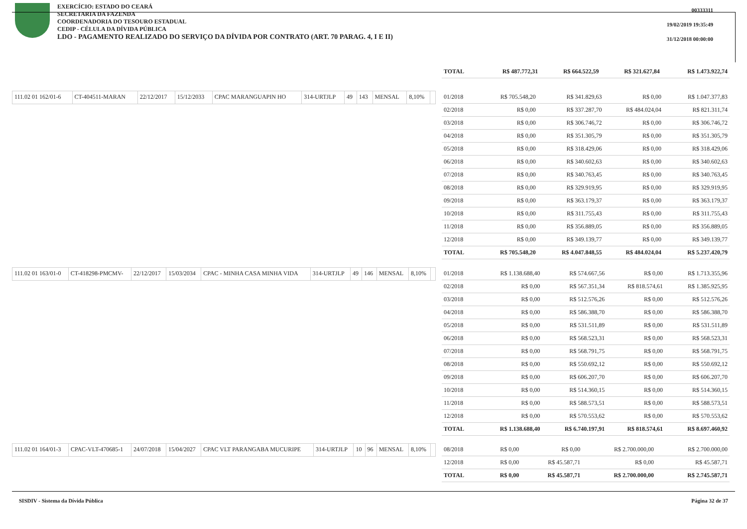EXERCÍCIO: ESTADO DO CEARÁ
SECRETARIA DA FAZENDA
COORDENADORIA DO TESOURO ESTADUAL
CEDIP - CÉLULA DA DÍVIDA PÚBLICA
LDO - PAGAMENTO REALIZADO DO SERVIÇO DA DÍVIDA POR CONTRATO (ART. 70 PARAG. 4, I E II)
00333311
19/02/2019 19:35:49
31/12/2018 00:00:00
| TOTAL | R$ 487.772,31 | R$ 664.522,59 | R$ 321.627,84 | R$ 1.473.922,74 |
| 111.02 01 162/01-6 | CT-404511-MARAN | 22/12/2017 | 15/12/2033 | CPAC MARANGUAPIN HO | 314-URTJLP | 49 | 143 | MENSAL | 8,10% | |
| 01/2018 | R$ 705.548,20 | R$ 341.829,63 | R$ 0,00 | R$ 1.047.377,83 |
| 02/2018 | R$ 0,00 | R$ 337.287,70 | R$ 484.024,04 | R$ 821.311,74 |
| 03/2018 | R$ 0,00 | R$ 306.746,72 | R$ 0,00 | R$ 306.746,72 |
| 04/2018 | R$ 0,00 | R$ 351.305,79 | R$ 0,00 | R$ 351.305,79 |
| 05/2018 | R$ 0,00 | R$ 318.429,06 | R$ 0,00 | R$ 318.429,06 |
| 06/2018 | R$ 0,00 | R$ 340.602,63 | R$ 0,00 | R$ 340.602,63 |
| 07/2018 | R$ 0,00 | R$ 340.763,45 | R$ 0,00 | R$ 340.763,45 |
| 08/2018 | R$ 0,00 | R$ 329.919,95 | R$ 0,00 | R$ 329.919,95 |
| 09/2018 | R$ 0,00 | R$ 363.179,37 | R$ 0,00 | R$ 363.179,37 |
| 10/2018 | R$ 0,00 | R$ 311.755,43 | R$ 0,00 | R$ 311.755,43 |
| 11/2018 | R$ 0,00 | R$ 356.889,05 | R$ 0,00 | R$ 356.889,05 |
| 12/2018 | R$ 0,00 | R$ 349.139,77 | R$ 0,00 | R$ 349.139,77 |
| TOTAL | R$ 705.548,20 | R$ 4.047.848,55 | R$ 484.024,04 | R$ 5.237.420,79 |
| 111.02 01 163/01-0 | CT-418298-PMCMV- | 22/12/2017 | 15/03/2034 | CPAC - MINHA CASA MINHA VIDA | 314-URTJLP | 49 | 146 | MENSAL | 8,10% | |
| 01/2018 | R$ 1.138.688,40 | R$ 574.667,56 | R$ 0,00 | R$ 1.713.355,96 |
| 02/2018 | R$ 0,00 | R$ 567.351,34 | R$ 818.574,61 | R$ 1.385.925,95 |
| 03/2018 | R$ 0,00 | R$ 512.576,26 | R$ 0,00 | R$ 512.576,26 |
| 04/2018 | R$ 0,00 | R$ 586.388,70 | R$ 0,00 | R$ 586.388,70 |
| 05/2018 | R$ 0,00 | R$ 531.511,89 | R$ 0,00 | R$ 531.511,89 |
| 06/2018 | R$ 0,00 | R$ 568.523,31 | R$ 0,00 | R$ 568.523,31 |
| 07/2018 | R$ 0,00 | R$ 568.791,75 | R$ 0,00 | R$ 568.791,75 |
| 08/2018 | R$ 0,00 | R$ 550.692,12 | R$ 0,00 | R$ 550.692,12 |
| 09/2018 | R$ 0,00 | R$ 606.207,70 | R$ 0,00 | R$ 606.207,70 |
| 10/2018 | R$ 0,00 | R$ 514.360,15 | R$ 0,00 | R$ 514.360,15 |
| 11/2018 | R$ 0,00 | R$ 588.573,51 | R$ 0,00 | R$ 588.573,51 |
| 12/2018 | R$ 0,00 | R$ 570.553,62 | R$ 0,00 | R$ 570.553,62 |
| TOTAL | R$ 1.138.688,40 | R$ 6.740.197,91 | R$ 818.574,61 | R$ 8.697.460,92 |
| 111.02 01 164/01-3 | CPAC-VLT-470685-1 | 24/07/2018 | 15/04/2027 | CPAC VLT PARANGABA MUCURIPE | 314-URTJLP | 10 | 96 | MENSAL | 8,10% | |
| 08/2018 | R$ 0,00 | R$ 0,00 | R$ 2.700.000,00 | R$ 2.700.000,00 |
| 12/2018 | R$ 0,00 | R$ 45.587,71 | R$ 0,00 | R$ 45.587,71 |
| TOTAL | R$ 0,00 | R$ 45.587,71 | R$ 2.700.000,00 | R$ 2.745.587,71 |
SISDIV - Sistema da Dívida Pública Página 32 de 37